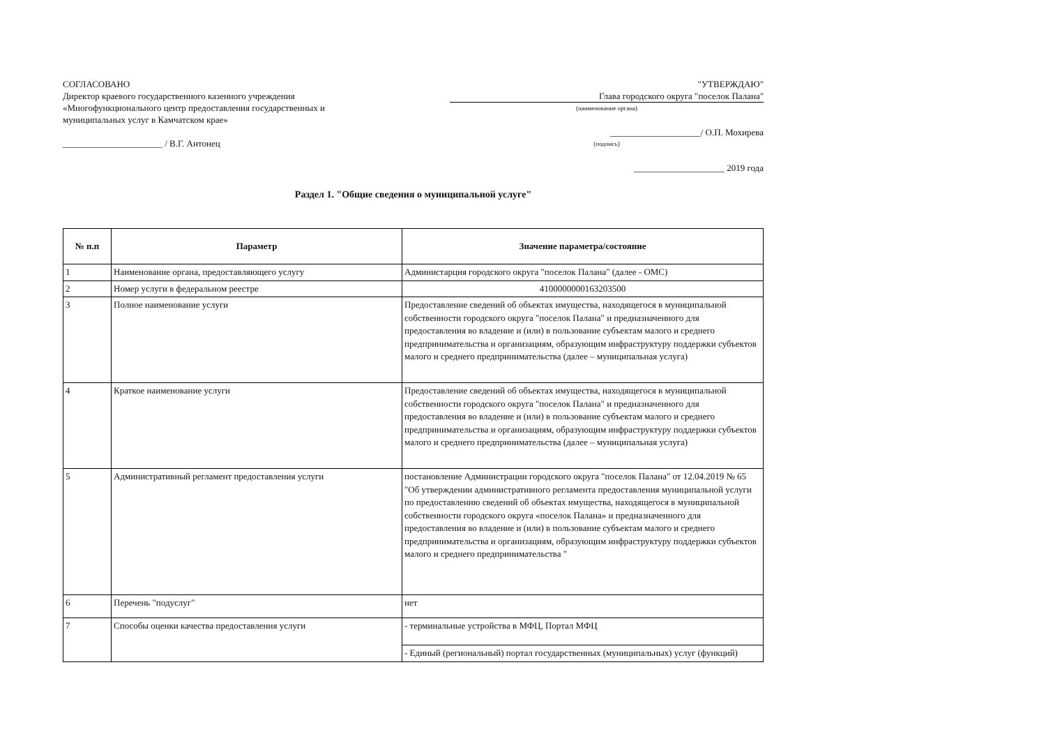СОГЛАСОВАНО
Директор краевого государственного казенного учреждения «Многофункционального центр предоставления государственных и муниципальных услуг в Камчатском крае»
______________________ / В.Г. Антонец
"УТВЕРЖДАЮ"
Глава городского округа "поселок Палана"
(наименование органа)
____________________/ О.П. Мохирева
(подпись)
____________________ 2019 года
Раздел 1. "Общие сведения о муниципальной услуге"
| № п.п | Параметр | Значение параметра/состояние |
| --- | --- | --- |
| 1 | Наименование органа, предоставляющего услугу | Администарция городского округа "поселок Палана" (далее - ОМС) |
| 2 | Номер услуги в федеральном реестре | 4100000000163203500 |
| 3 | Полное наименование услуги | Предоставление сведений об объектах имущества, находящегося в муниципальной собственности городского округа "поселок Палана" и предназначенного для предоставления во владение и (или) в пользование субъектам малого и среднего предпринимательства и организациям, образующим инфраструктуру поддержки субъектов малого и среднего предпринимательства (далее – муниципальная услуга) |
| 4 | Краткое наименование услуги | Предоставление сведений об объектах имущества, находящегося в муниципальной собственности городского округа "поселок Палана" и предназначенного для предоставления во владение и (или) в пользование субъектам малого и среднего предпринимательства и организациям, образующим инфраструктуру поддержки субъектов малого и среднего предпринимательства (далее – муниципальная услуга) |
| 5 | Административный регламент предоставления услуги | постановление Администрации городского округа "поселок Палана" от 12.04.2019 № 65 "Об утверждении административного регламента предоставления муниципальной услуги по предоставлению сведений об объектах имущества, находящегося в муниципальной собственности городского округа «поселок Палана» и предназначенного для предоставления во владение и (или) в пользование субъектам малого и среднего предпринимательства и организациям, образующим инфраструктуру поддержки субъектов малого и среднего предпринимательства " |
| 6 | Перечень "подуслуг" | нет |
| 7 | Способы оценки качества предоставления услуги | - терминальные устройства в МФЦ, Портал МФЦ |
| | | - Единый (региональный) портал государственных (муниципальных) услуг (функций) |